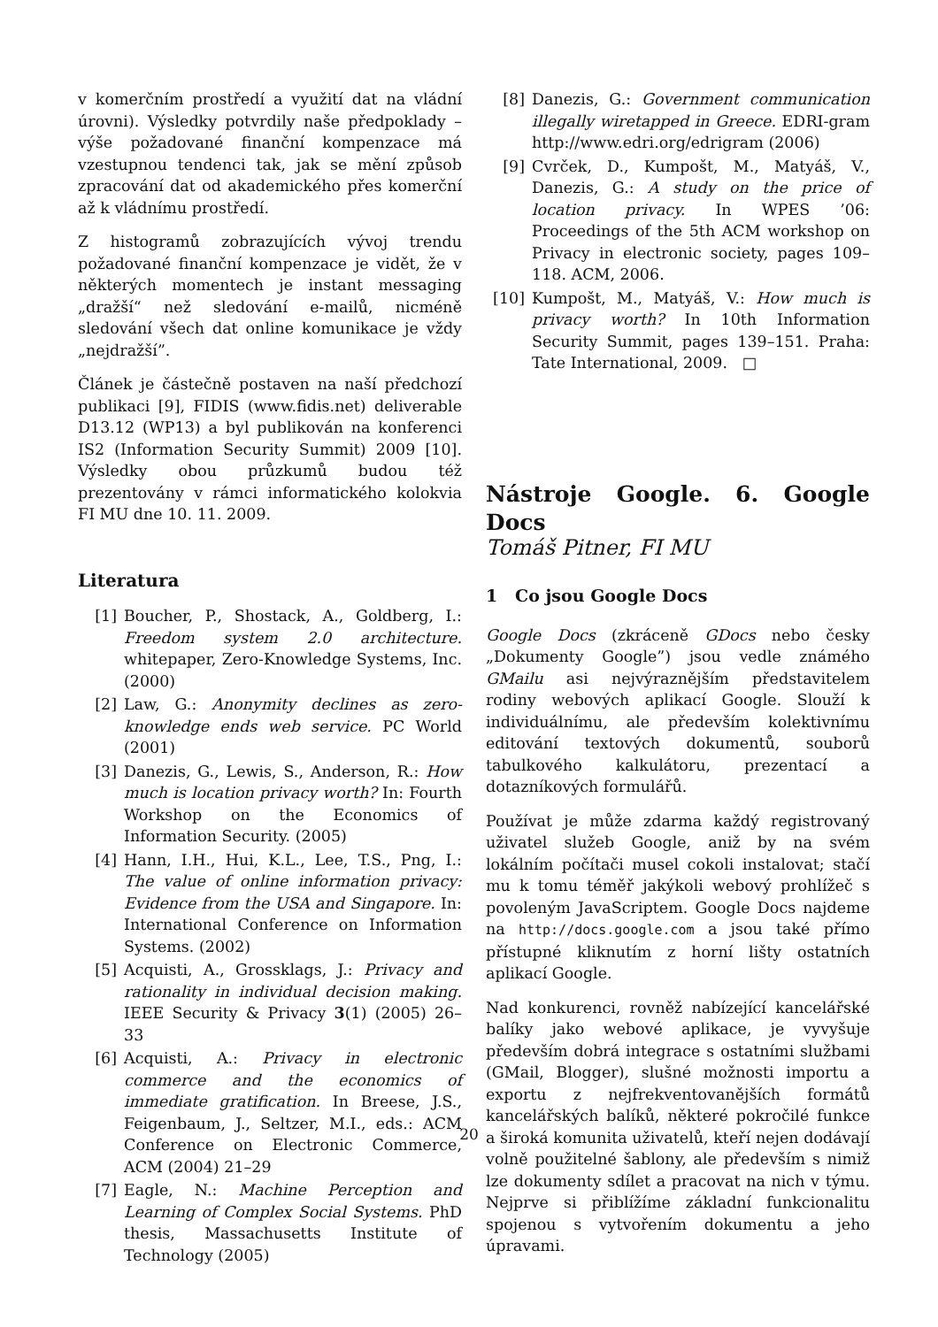v komerčním prostředí a využití dat na vládní úrovni). Výsledky potvrdily naše předpoklady – výše požadované finanční kompenzace má vzestupnou tendenci tak, jak se mění způsob zpracování dat od akademického přes komerční až k vládnímu prostředí.
Z histogramů zobrazujících vývoj trendu požadované finanční kompenzace je vidět, že v některých momentech je instant messaging „dražší“ než sledování e-mailů, nicméně sledování všech dat online komunikace je vždy „nejdražší”.
Článek je částečně postaven na naší předchozí publikaci [9], FIDIS (www.fidis.net) deliverable D13.12 (WP13) a byl publikován na konferenci IS2 (Information Security Summit) 2009 [10]. Výsledky obou průzkumů budou též prezentovány v rámci informatického kolokvia FI MU dne 10. 11. 2009.
Literatura
[1] Boucher, P., Shostack, A., Goldberg, I.: Freedom system 2.0 architecture. whitepaper, Zero-Knowledge Systems, Inc. (2000)
[2] Law, G.: Anonymity declines as zero-knowledge ends web service. PC World (2001)
[3] Danezis, G., Lewis, S., Anderson, R.: How much is location privacy worth? In: Fourth Workshop on the Economics of Information Security. (2005)
[4] Hann, I.H., Hui, K.L., Lee, T.S., Png, I.: The value of online information privacy: Evidence from the USA and Singapore. In: International Conference on Information Systems. (2002)
[5] Acquisti, A., Grossklags, J.: Privacy and rationality in individual decision making. IEEE Security & Privacy 3(1) (2005) 26–33
[6] Acquisti, A.: Privacy in electronic commerce and the economics of immediate gratification. In Breese, J.S., Feigenbaum, J., Seltzer, M.I., eds.: ACM Conference on Electronic Commerce, ACM (2004) 21–29
[7] Eagle, N.: Machine Perception and Learning of Complex Social Systems. PhD thesis, Massachusetts Institute of Technology (2005)
[8] Danezis, G.: Government communication illegally wiretapped in Greece. EDRI-gram http://www.edri.org/edrigram (2006)
[9] Cvrček, D., Kumpošt, M., Matyáš, V., Danezis, G.: A study on the price of location privacy. In WPES ’06: Proceedings of the 5th ACM workshop on Privacy in electronic society, pages 109–118. ACM, 2006.
[10] Kumpošt, M., Matyáš, V.: How much is privacy worth? In 10th Information Security Summit, pages 139–151. Praha: Tate International, 2009. □
Nástroje Google. 6. Google Docs
Tomáš Pitner, FI MU
1 Co jsou Google Docs
Google Docs (zkráceně GDocs nebo česky „Dokumenty Google”) jsou vedle známého GMailu asi nejvýraznějším představitelem rodiny webových aplikací Google. Slouží k individuálnímu, ale především kolektivnímu editování textových dokumentů, souborů tabulkového kalkulátoru, prezentací a dotazníkových formulářů.
Používat je může zdarma každý registrovaný uživatel služeb Google, aniž by na svém lokálním počítači musel cokoli instalovat; stačí mu k tomu téměř jakýkoli webový prohlížeč s povoleným JavaScriptem. Google Docs najdeme na http://docs.google.com a jsou také přímo přístupné kliknutím z horní lišty ostatních aplikací Google.
Nad konkurenci, rovněž nabízející kancelářské balíky jako webové aplikace, je vyvyšuje především dobrá integrace s ostatními službami (GMail, Blogger), slušné možnosti importu a exportu z nejfrekventovanějších formátů kancelářských balíků, některé pokročilé funkce a široká komunita uživatelů, kteří nejen dodávají volně použitelné šablony, ale především s nimiž lze dokumenty sdílet a pracovat na nich v týmu. Nejprve si přiblížíme základní funkcionalitu spojenou s vytvořením dokumentu a jeho úpravami.
20